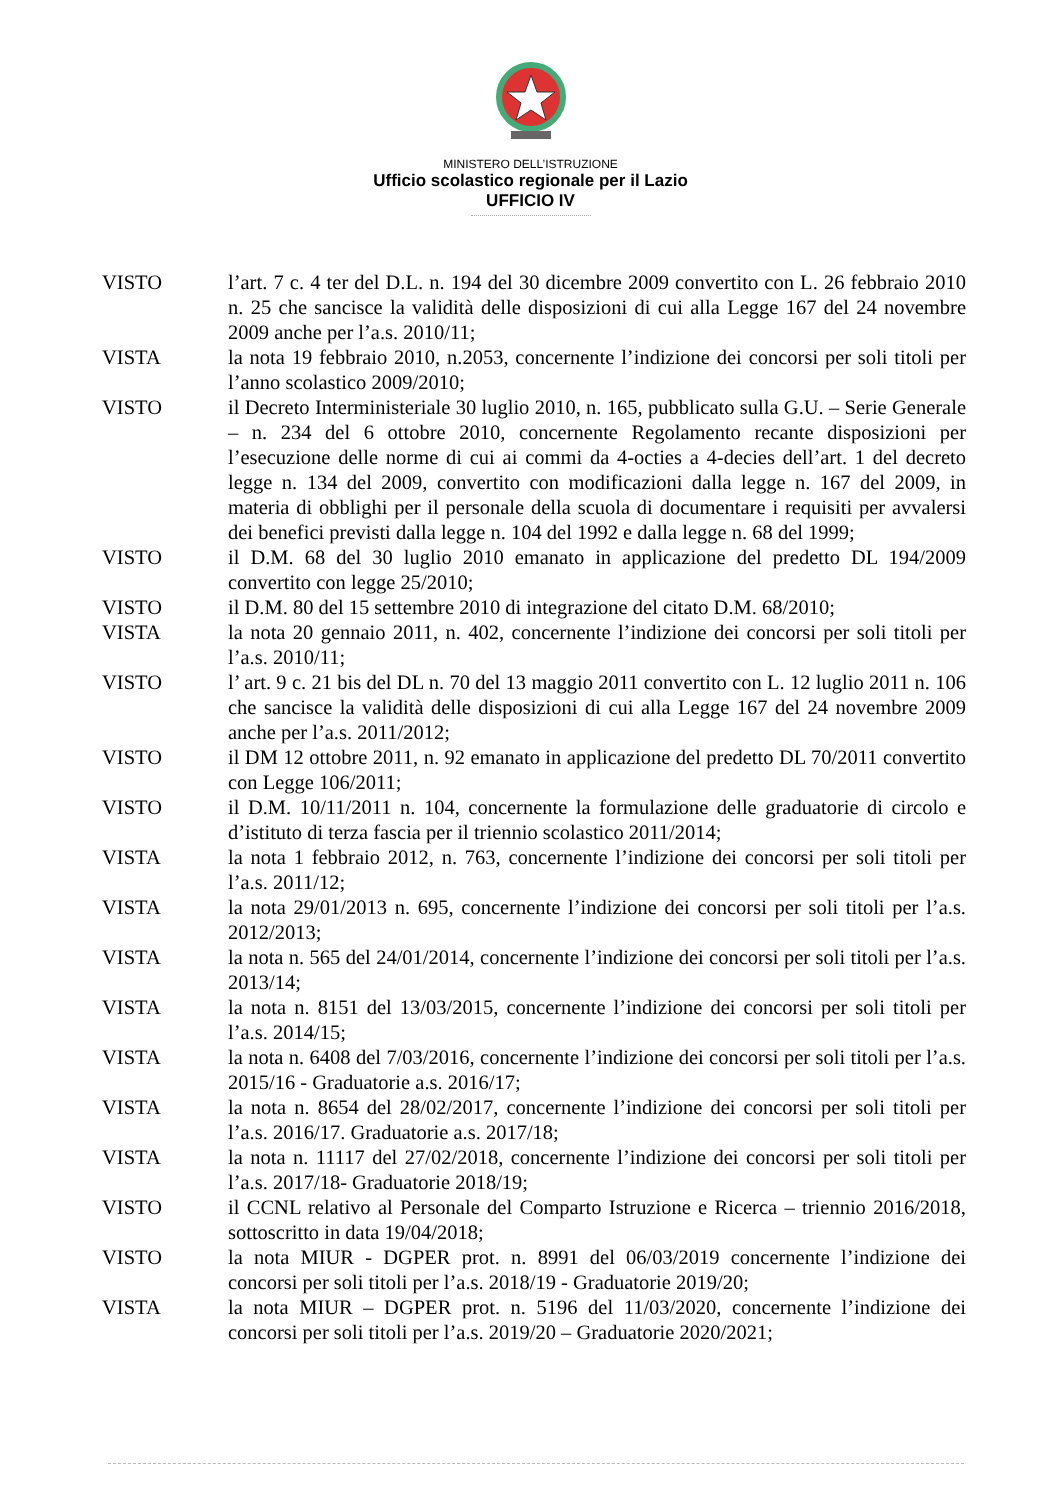MINISTERO DELL’ISTRUZIONE
Ufficio scolastico regionale per il Lazio
UFFICIO IV
VISTO l’art. 7 c. 4 ter del D.L. n. 194 del 30 dicembre 2009 convertito con L. 26 febbraio 2010 n. 25 che sancisce la validità delle disposizioni di cui alla Legge 167 del 24 novembre 2009 anche per l’a.s. 2010/11;
VISTA la nota 19 febbraio 2010, n.2053, concernente l’indizione dei concorsi per soli titoli per l’anno scolastico 2009/2010;
VISTO il Decreto Interministeriale 30 luglio 2010, n. 165, pubblicato sulla G.U. – Serie Generale – n. 234 del 6 ottobre 2010, concernente Regolamento recante disposizioni per l’esecuzione delle norme di cui ai commi da 4-octies a 4-decies dell’art. 1 del decreto legge n. 134 del 2009, convertito con modificazioni dalla legge n. 167 del 2009, in materia di obblighi per il personale della scuola di documentare i requisiti per avvalersi dei benefici previsti dalla legge n. 104 del 1992 e dalla legge n. 68 del 1999;
VISTO il D.M. 68 del 30 luglio 2010 emanato in applicazione del predetto DL 194/2009 convertito con legge 25/2010;
VISTO il D.M. 80 del 15 settembre 2010 di integrazione del citato D.M. 68/2010;
VISTA la nota 20 gennaio 2011, n. 402, concernente l’indizione dei concorsi per soli titoli per l’a.s. 2010/11;
VISTO l’ art. 9 c. 21 bis del DL n. 70 del 13 maggio 2011 convertito con L. 12 luglio 2011 n. 106 che sancisce la validità delle disposizioni di cui alla Legge 167 del 24 novembre 2009 anche per l’a.s. 2011/2012;
VISTO il DM 12 ottobre 2011, n. 92 emanato in applicazione del predetto DL 70/2011 convertito con Legge 106/2011;
VISTO il D.M. 10/11/2011 n. 104, concernente la formulazione delle graduatorie di circolo e d’istituto di terza fascia per il triennio scolastico 2011/2014;
VISTA la nota 1 febbraio 2012, n. 763, concernente l’indizione dei concorsi per soli titoli per l’a.s. 2011/12;
VISTA la nota 29/01/2013 n. 695, concernente l’indizione dei concorsi per soli titoli per l’a.s. 2012/2013;
VISTA la nota n. 565 del 24/01/2014, concernente l’indizione dei concorsi per soli titoli per l’a.s. 2013/14;
VISTA la nota n. 8151 del 13/03/2015, concernente l’indizione dei concorsi per soli titoli per l’a.s. 2014/15;
VISTA la nota n. 6408 del 7/03/2016, concernente l’indizione dei concorsi per soli titoli per l’a.s. 2015/16 - Graduatorie a.s. 2016/17;
VISTA la nota n. 8654 del 28/02/2017, concernente l’indizione dei concorsi per soli titoli per l’a.s. 2016/17. Graduatorie a.s. 2017/18;
VISTA la nota n. 11117 del 27/02/2018, concernente l’indizione dei concorsi per soli titoli per l’a.s. 2017/18- Graduatorie 2018/19;
VISTO il CCNL relativo al Personale del Comparto Istruzione e Ricerca – triennio 2016/2018, sottoscritto in data 19/04/2018;
VISTO la nota MIUR - DGPER prot. n. 8991 del 06/03/2019 concernente l’indizione dei concorsi per soli titoli per l’a.s. 2018/19 - Graduatorie 2019/20;
VISTA la nota MIUR – DGPER prot. n. 5196 del 11/03/2020, concernente l’indizione dei concorsi per soli titoli per l’a.s. 2019/20 – Graduatorie 2020/2021;